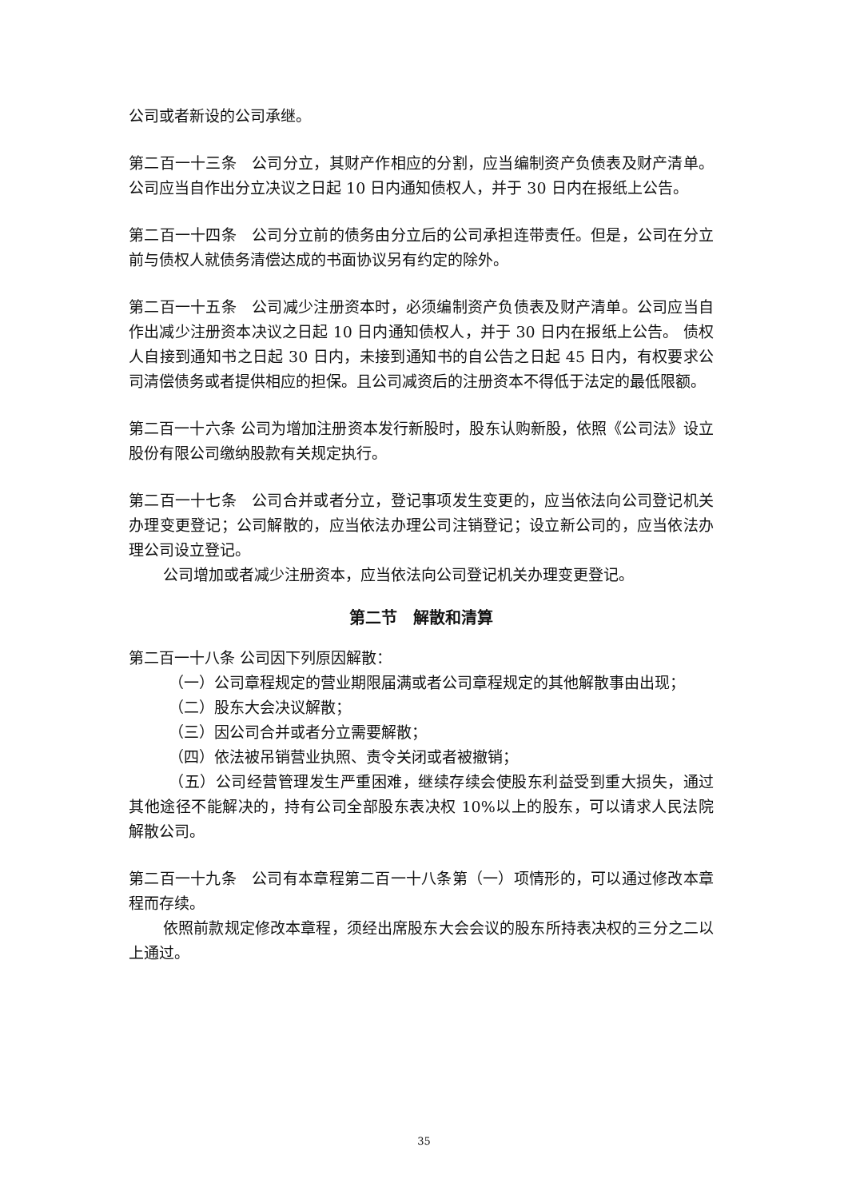公司或者新设的公司承继。
第二百一十三条　公司分立，其财产作相应的分割，应当编制资产负债表及财产清单。公司应当自作出分立决议之日起 10 日内通知债权人，并于 30 日内在报纸上公告。
第二百一十四条　公司分立前的债务由分立后的公司承担连带责任。但是，公司在分立前与债权人就债务清偿达成的书面协议另有约定的除外。
第二百一十五条　公司减少注册资本时，必须编制资产负债表及财产清单。公司应当自作出减少注册资本决议之日起 10 日内通知债权人，并于 30 日内在报纸上公告。 债权人自接到通知书之日起 30 日内，未接到通知书的自公告之日起 45 日内，有权要求公司清偿债务或者提供相应的担保。且公司减资后的注册资本不得低于法定的最低限额。
第二百一十六条 公司为增加注册资本发行新股时，股东认购新股，依照《公司法》设立股份有限公司缴纳股款有关规定执行。
第二百一十七条　公司合并或者分立，登记事项发生变更的，应当依法向公司登记机关办理变更登记；公司解散的，应当依法办理公司注销登记；设立新公司的，应当依法办理公司设立登记。
公司增加或者减少注册资本，应当依法向公司登记机关办理变更登记。
第二节　解散和清算
第二百一十八条 公司因下列原因解散：
（一）公司章程规定的营业期限届满或者公司章程规定的其他解散事由出现；
（二）股东大会决议解散；
（三）因公司合并或者分立需要解散；
（四）依法被吊销营业执照、责令关闭或者被撤销；
（五）公司经营管理发生严重困难，继续存续会使股东利益受到重大损失，通过其他途径不能解决的，持有公司全部股东表决权 10%以上的股东，可以请求人民法院解散公司。
第二百一十九条　公司有本章程第二百一十八条第（一）项情形的，可以通过修改本章程而存续。
依照前款规定修改本章程，须经出席股东大会会议的股东所持表决权的三分之二以上通过。
35